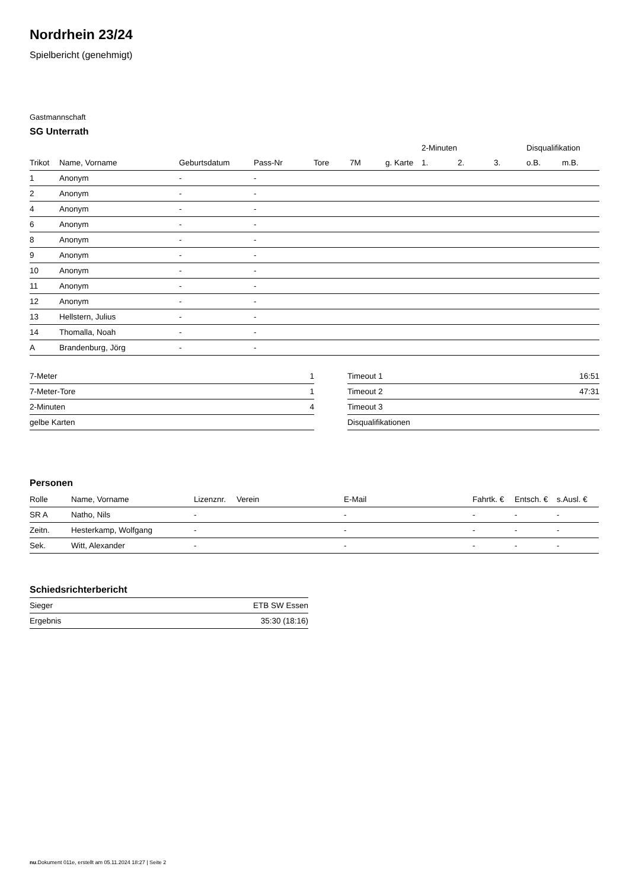Nordrhein 23/24
Spielbericht (genehmigt)
Gastmannschaft
SG Unterrath
| | | | | | | | 2-Minuten | | | Disqualifikation | |
| --- | --- | --- | --- | --- | --- | --- | --- | --- | --- | --- | --- |
| Trikot | Name, Vorname | Geburtsdatum | Pass-Nr | Tore | 7M | g. Karte | 1. | 2. | 3. | o.B. | m.B. |
| 1 | Anonym | - | - | | | | | | | | |
| 2 | Anonym | - | - | | | | | | | | |
| 4 | Anonym | - | - | | | | | | | | |
| 6 | Anonym | - | - | | | | | | | | |
| 8 | Anonym | - | - | | | | | | | | |
| 9 | Anonym | - | - | | | | | | | | |
| 10 | Anonym | - | - | | | | | | | | |
| 11 | Anonym | - | - | | | | | | | | |
| 12 | Anonym | - | - | | | | | | | | |
| 13 | Hellstern, Julius | - | - | | | | | | | | |
| 14 | Thomalla, Noah | - | - | | | | | | | | |
| A | Brandenburg, Jörg | - | - | | | | | | | | |
| 7-Meter | 1 |
| 7-Meter-Tore | 1 |
| 2-Minuten | 4 |
| gelbe Karten | |
| Timeout 1 | 16:51 |
| Timeout 2 | 47:31 |
| Timeout 3 | |
| Disqualifikationen | |
Personen
| Rolle | Name, Vorname | Lizenznr. | Verein | E-Mail | Fahrtk. € | Entsch. € | s.Ausl. € |
| --- | --- | --- | --- | --- | --- | --- | --- |
| SR A | Natho, Nils | - | | - | - | - | - |
| Zeitn. | Hesterkamp, Wolfgang | - | | - | - | - | - |
| Sek. | Witt, Alexander | - | | - | - | - | - |
Schiedsrichterbericht
| Sieger | ETB SW Essen |
| Ergebnis | 35:30 (18:16) |
nu.Dokument 011e, erstellt am 05.11.2024 18:27 | Seite 2